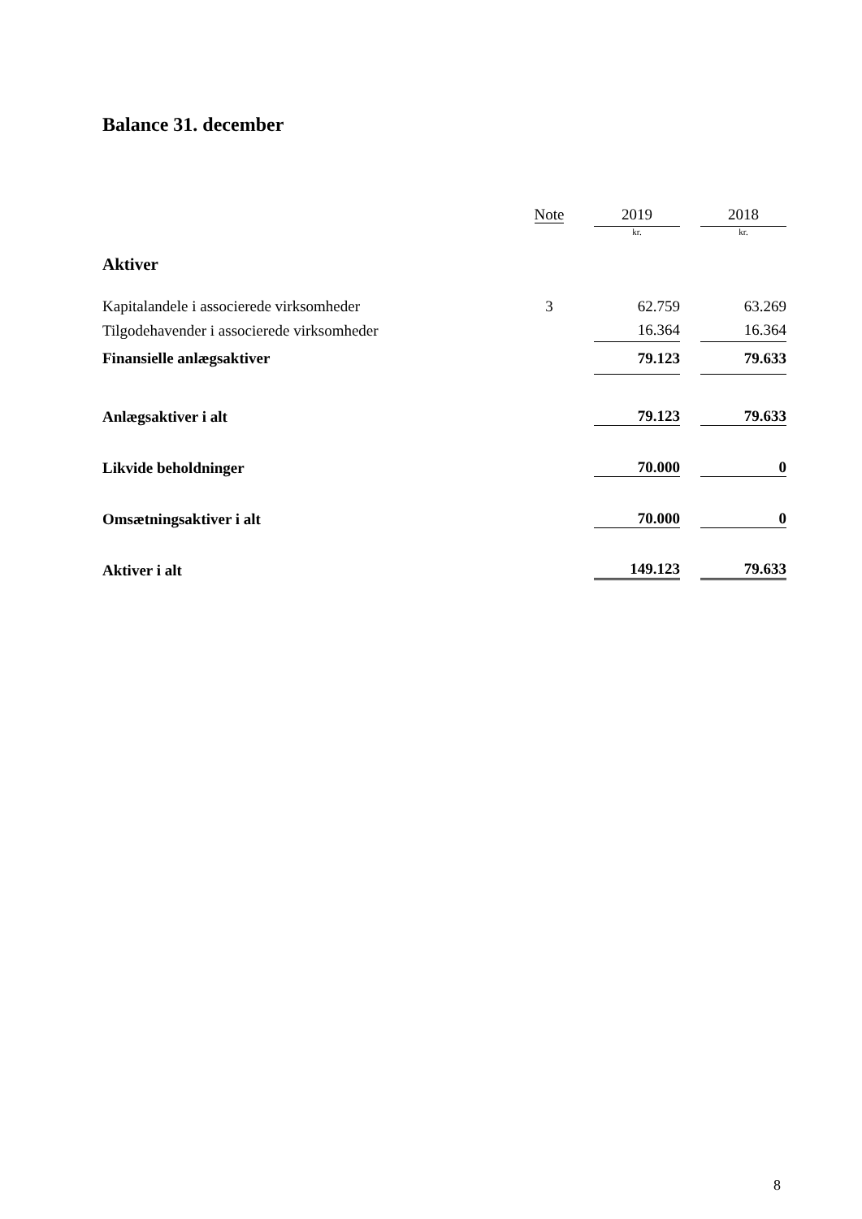Balance 31. december
| | Note | | 2019 | | 2018 |
| --- | --- | --- | --- | --- | --- |
| | | | kr. | | kr. |
| Aktiver | | | | | |
| Kapitalandele i associerede virksomheder | 3 | | 62.759 | | 63.269 |
| Tilgodehavender i associerede virksomheder | | | 16.364 | | 16.364 |
| Finansielle anlægsaktiver | | | 79.123 | | 79.633 |
| Anlægsaktiver i alt | | | 79.123 | | 79.633 |
| Likvide beholdninger | | | 70.000 | | 0 |
| Omsætningsaktiver i alt | | | 70.000 | | 0 |
| Aktiver i alt | | | 149.123 | | 79.633 |
8